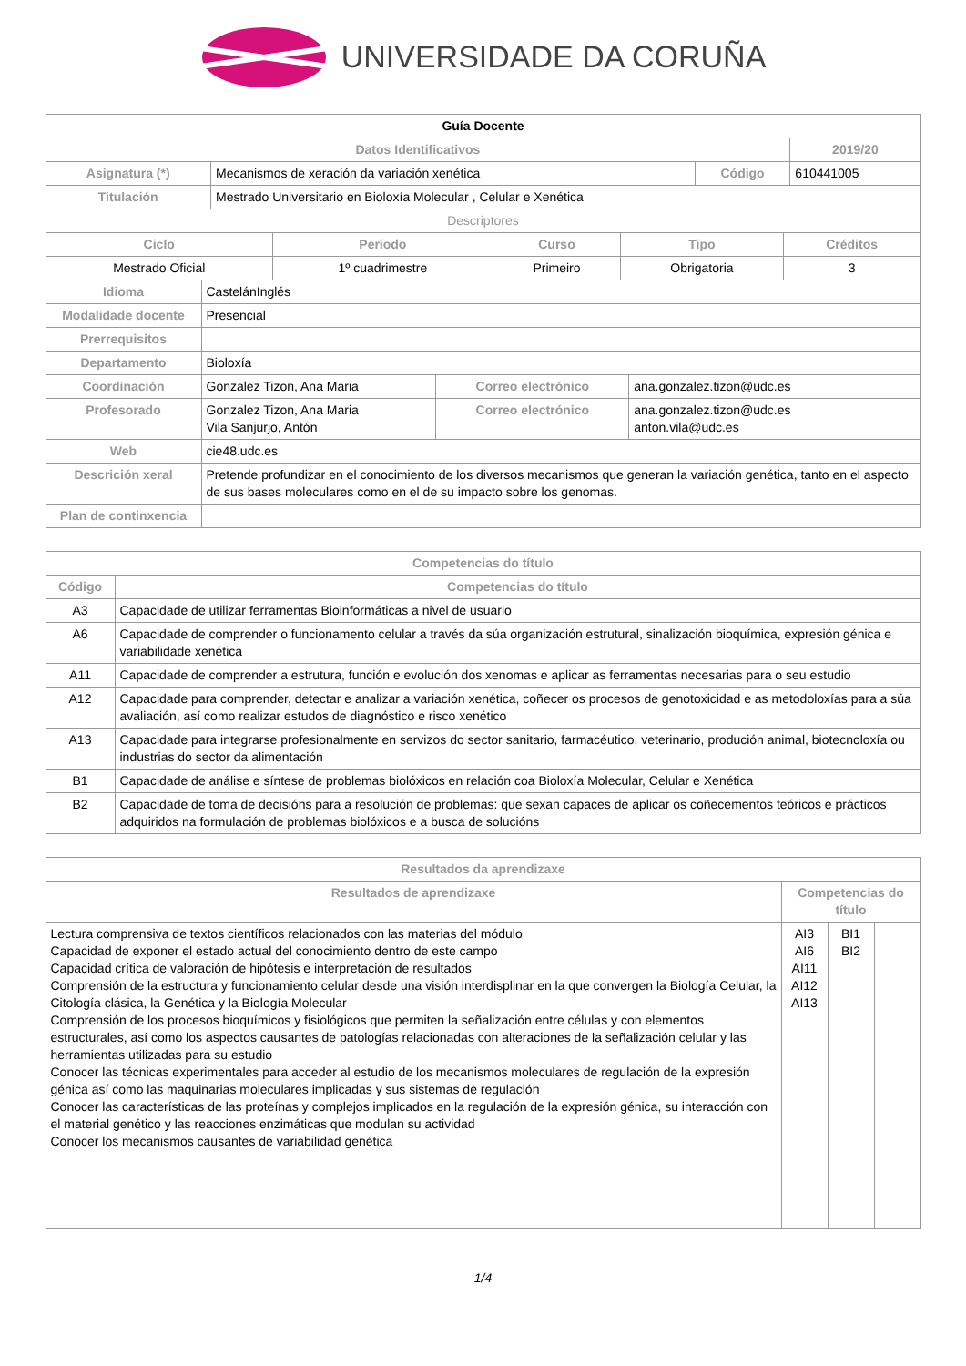UNIVERSIDADE DA CORUÑA
| Guía Docente | | | |
| Datos Identificativos | | | 2019/20 |
| Asignatura (*) | Mecanismos de xeración da variación xenética | Código | 610441005 |
| Titulación | Mestrado Universitario en Bioloxía Molecular , Celular e Xenética | | |
| Descriptores | | | |
| Ciclo | Período | Curso | Tipo | Créditos |
| --- | --- | --- | --- | --- |
| Mestrado Oficial | 1º cuadrimestre | Primeiro | Obrigatoria | 3 |
| Idioma | CastelánInglés | | |
| Modalidade docente | Presencial | | |
| Prerrequisitos | | | |
| Departamento | Bioloxía | | |
| Coordinación | Gonzalez Tizon, Ana Maria | Correo electrónico | ana.gonzalez.tizon@udc.es |
| Profesorado | Gonzalez Tizon, Ana Maria Vila Sanjurjo, Antón | Correo electrónico | ana.gonzalez.tizon@udc.es anton.vila@udc.es |
| Web | cie48.udc.es | | |
| Descrición xeral | Pretende profundizar en el conocimiento de los diversos mecanismos que generan la variación genética, tanto en el aspecto de sus bases moleculares como en el de su impacto sobre los genomas. | | |
| Plan de continxencia | | | |
| Competencias do título | |
| --- | --- |
| Código | Competencias do título |
| A3 | Capacidade de utilizar ferramentas Bioinformáticas a nivel de usuario |
| A6 | Capacidade de comprender o funcionamento celular a través da súa organización estrutural, sinalización bioquímica, expresión génica e variabilidade xenética |
| A11 | Capacidade de comprender a estrutura, función e evolución dos xenomas e aplicar as ferramentas necesarias para o seu estudio |
| A12 | Capacidade para comprender, detectar e analizar a variación xenética, coñecer os procesos de genotoxicidad e as metodoloxías para a súa avaliación, así como realizar estudos de diagnóstico e risco xenético |
| A13 | Capacidade para integrarse profesionalmente en servizos do sector sanitario, farmacéutico, veterinario, produción animal, biotecnoloxía ou industrias do sector da alimentación |
| B1 | Capacidade de análise e síntese de problemas biolóxicos en relación coa Bioloxía Molecular, Celular e Xenética |
| B2 | Capacidade de toma de decisións para a resolución de problemas: que sexan capaces de aplicar os coñecementos teóricos e prácticos adquiridos na formulación de problemas biolóxicos e a busca de solucións |
| Resultados da aprendizaxe | | | |
| --- | --- | --- | --- |
| Resultados de aprendizaxe | Competencias do título | | |
| Lectura comprensiva de textos científicos relacionados con las materias del módulo Capacidad de exponer el estado actual del conocimiento dentro de este campo Capacidad crítica de valoración de hipótesis e interpretación de resultados Comprensión de la estructura y funcionamiento celular desde una visión interdisplinar en la que convergen la Biología Celular, la Citología clásica, la Genética y la Biología Molecular Comprensión de los procesos bioquímicos y fisiológicos que permiten la señalización entre células y con elementos estructurales, así como los aspectos causantes de patologías relacionadas con alteraciones de la señalización celular y las herramientas utilizadas para su estudio Conocer las técnicas experimentales para acceder al estudio de los mecanismos moleculares de regulación de la expresión génica así como las maquinarias moleculares implicadas y sus sistemas de regulación Conocer las características de las proteínas y complejos implicados en la regulación de la expresión génica, su interacción con el material genético y las reacciones enzimáticas que modulan su actividad Conocer los mecanismos causantes de variabilidad genética | AI3 AI6 AI11 AI12 AI13 | BI1 BI2 | |
1/4